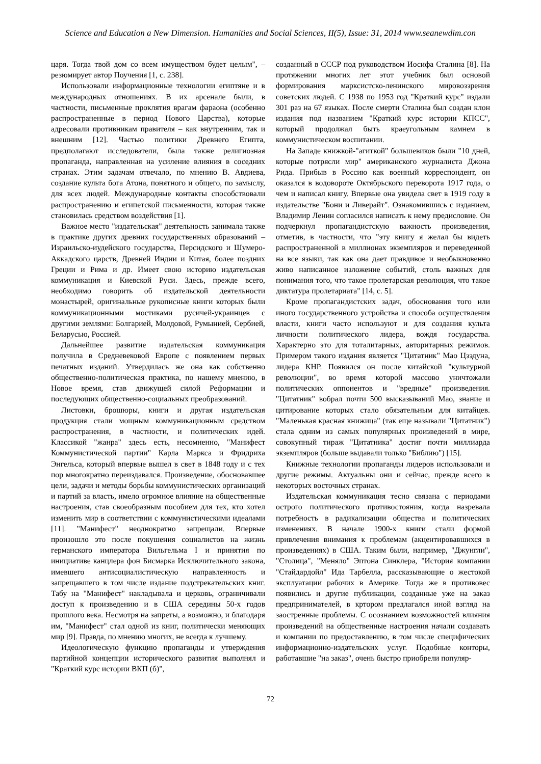Science and Education a New Dimension. Humanities and Social Sciences, II(5), Issue: 31, 2014 www.seanewdim.con
царя. Тогда твой дом со всем имуществом будет целым", – резюмирует автор Поучения [1, с. 238].
Использовали информационные технологии египтяне и в международных отношениях. В их арсенале были, в частности, письменные проклятия врагам фараона (особенно распространенные в период Нового Царства), которые адресовали противникам правителя – как внутренним, так и внешним [12]. Частью политики Древнего Египта, предполагают исследователи, была также религиозная пропаганда, направленная на усиление влияния в соседних странах. Этим задачам отвечало, по мнению В. Авдиева, создание культа бога Атона, понятного и общего, по замыслу, для всех людей. Международные контакты способствовали распространению и египетской письменности, которая также становилась средством воздействия [1].
Важное место "издательская" деятельность занимала также в практике других древних государственных образований – Израильско-иудейского государства, Персидского и Шумеро-Аккадского царств, Древней Индии и Китая, более поздних Греции и Рима и др. Имеет свою историю издательская коммуникация и Киевской Руси. Здесь, прежде всего, необходимо говорить об издательской деятельности монастырей, оригинальные рукописные книги которых были коммуникационными мостиками русичей-украинцев с другими землями: Болгарией, Молдовой, Румынией, Сербией, Беларусью, Россией.
Дальнейшее развитие издательская коммуникация получила в Средневековой Европе с появлением первых печатных изданий. Утвердилась же она как собственно общественно-политическая практика, по нашему мнению, в Новое время, став движущей силой Реформации и последующих общественно-социальных преобразований.
Листовки, брошюры, книги и другая издательская продукция стали мощным коммуникационным средством распространения, в частности, и политических идей. Классикой "жанра" здесь есть, несомненно, "Манифест Коммунистической партии" Карла Маркса и Фридриха Энгельса, который впервые вышел в свет в 1848 году и с тех пор многократно переиздавался. Произведение, обосновавшее цели, задачи и методы борьбы коммунистических организаций и партий за власть, имело огромное влияние на общественные настроения, став своеобразным пособием для тех, кто хотел изменить мир в соответствии с коммунистическими идеалами [11]. "Манифест" неоднократно запрещали. Впервые произошло это после покушения социалистов на жизнь германского императора Вильгельма I и принятия по инициативе канцлера фон Бисмарка Исключительного закона, имевшего антисоциалистическую направленность и запрещавшего в том числе издание подстрекательских книг. Табу на "Манифест" накладывала и церковь, ограничивали доступ к произведению и в США середины 50-х годов прошлого века. Несмотря на запреты, а возможно, и благодаря им, "Манифест" стал одной из книг, политически меняющих мир [9]. Правда, по мнению многих, не всегда к лучшему.
Идеологическую функцию пропаганды и утверждения партийной концепции исторического развития выполнял и "Краткий курс истории ВКП (б)",
созданный в СССР под руководством Иосифа Сталина [8]. На протяжении многих лет этот учебник был основой формирования марксистско-ленинского мировоззрения советских людей. С 1938 по 1953 год "Краткий курс" издали 301 раз на 67 языках. После смерти Сталина был создан клон издания под названием "Краткий курс истории КПСС", который продолжал быть краеугольным камнем в коммунистическом воспитании.
На Западе книжкой-"агиткой" большевиков были "10 дней, которые потрясли мир" американского журналиста Джона Рида. Прибыв в Россию как военный корреспондент, он оказался в водовороте Октябрьского переворота 1917 года, о чем и написал книгу. Впервые она увидела свет в 1919 году в издательстве "Бони и Ливерайт". Ознакомившись с изданием, Владимир Ленин согласился написать к нему предисловие. Он подчеркнул пропагандистскую важность произведения, отметив, в частности, что "эту книгу я желал бы видеть распространенной в миллионах экземпляров и переведенной на все языки, так как она дает правдивое и необыкновенно живо написанное изложение событий, столь важных для понимания того, что такое пролетарская революция, что такое диктатура пролетариата" [14, с. 5].
Кроме пропагандистских задач, обоснования того или иного государственного устройства и способа осуществления власти, книги часто используют и для создания культа личности политического лидера, вождя государства. Характерно это для тоталитарных, авторитарных режимов. Примером такого издания является "Цитатник" Мао Цзэдуна, лидера КНР. Появился он после китайской "культурной революции", во время которой массово уничтожали политических оппонентов и "вредные" произведения. "Цитатник" вобрал почти 500 высказываний Мао, знание и цитирование которых стало обязательным для китайцев. "Маленькая красная книжица" (так еще называли "Цитатник") стала одним из самых популярных произведений в мире, совокупный тираж "Цитатника" достиг почти миллиарда экземпляров (больше выдавали только "Библию") [15].
Книжные технологии пропаганды лидеров использовали и другие режимы. Актуальны они и сейчас, прежде всего в некоторых восточных странах.
Издательская коммуникация тесно связана с периодами острого политического противостояния, когда назревала потребность в радикализации общества и политических изменениях. В начале 1900-х книги стали формой привлечения внимания к проблемам (акцентировавшихся в произведениях) в США. Таким были, например, "Джунгли", "Столица", "Меняло" Эптона Синклера, "История компании "Стайдардойл" Ида Тарбелла, рассказывающие о жестокой эксплуатации рабочих в Америке. Тогда же в противовес появились и другие публикации, созданные уже на заказ предпринимателей, в кртором предлагался иной взгляд на заостренные проблемы. С осознанием возможностей влияния произведений на общественные настроения начали создавать и компании по предоставлению, в том числе специфических информационно-издательских услуг. Подобные конторы, работавшие "на заказ", очень быстро приобрели популяр-
72